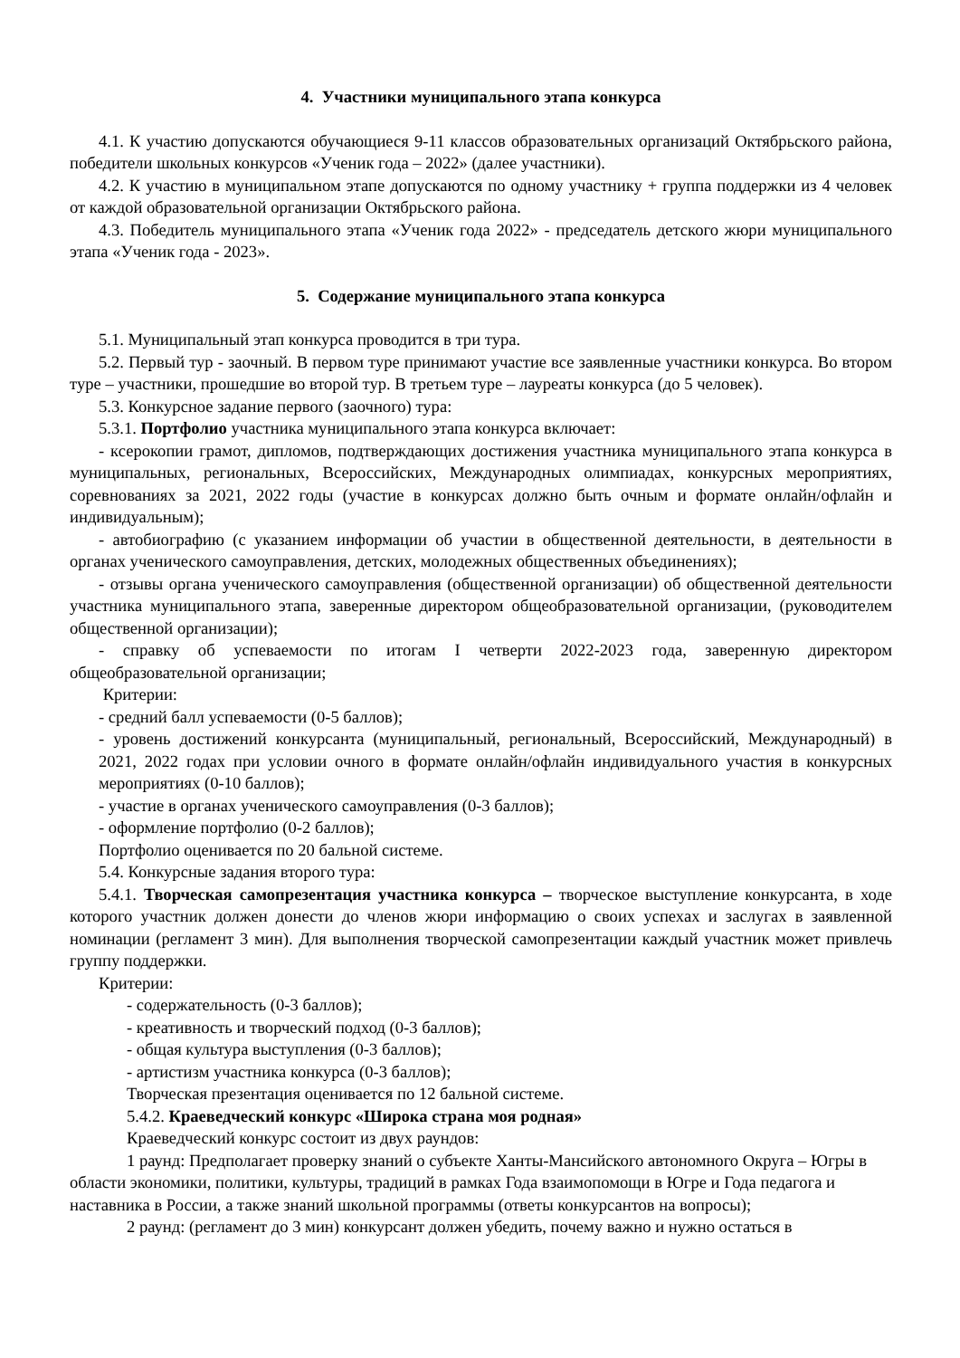4. Участники муниципального этапа конкурса
4.1. К участию допускаются обучающиеся 9-11 классов образовательных организаций Октябрьского района, победители школьных конкурсов «Ученик года – 2022» (далее участники).
4.2. К участию в муниципальном этапе допускаются по одному участнику + группа поддержки из 4 человек от каждой образовательной организации Октябрьского района.
4.3. Победитель муниципального этапа «Ученик года 2022» - председатель детского жюри муниципального этапа «Ученик года - 2023».
5. Содержание муниципального этапа конкурса
5.1. Муниципальный этап конкурса проводится в три тура.
5.2. Первый тур - заочный. В первом туре принимают участие все заявленные участники конкурса. Во втором туре – участники, прошедшие во второй тур. В третьем туре – лауреаты конкурса (до 5 человек).
5.3. Конкурсное задание первого (заочного) тура:
5.3.1. Портфолио участника муниципального этапа конкурса включает:
- ксерокопии грамот, дипломов, подтверждающих достижения участника муниципального этапа конкурса в муниципальных, региональных, Всероссийских, Международных олимпиадах, конкурсных мероприятиях, соревнованиях за 2021, 2022 годы (участие в конкурсах должно быть очным и формате онлайн/офлайн и индивидуальным);
- автобиографию (с указанием информации об участии в общественной деятельности, в деятельности в органах ученического самоуправления, детских, молодежных общественных объединениях);
- отзывы органа ученического самоуправления (общественной организации) об общественной деятельности участника муниципального этапа, заверенные директором общеобразовательной организации, (руководителем общественной организации);
- справку об успеваемости по итогам I четверти 2022-2023 года, заверенную директором общеобразовательной организации;
Критерии:
- средний балл успеваемости (0-5 баллов);
- уровень достижений конкурсанта (муниципальный, региональный, Всероссийский, Международный) в 2021, 2022 годах при условии очного в формате онлайн/офлайн индивидуального участия в конкурсных мероприятиях (0-10 баллов);
- участие в органах ученического самоуправления (0-3 баллов);
- оформление портфолио (0-2 баллов);
Портфолио оценивается по 20 бальной системе.
5.4. Конкурсные задания второго тура:
5.4.1. Творческая самопрезентация участника конкурса – творческое выступление конкурсанта, в ходе которого участник должен донести до членов жюри информацию о своих успехах и заслугах в заявленной номинации (регламент 3 мин). Для выполнения творческой самопрезентации каждый участник может привлечь группу поддержки.
Критерии:
- содержательность (0-3 баллов);
- креативность и творческий подход (0-3 баллов);
- общая культура выступления (0-3 баллов);
- артистизм участника конкурса (0-3 баллов);
Творческая презентация оценивается по 12 бальной системе.
5.4.2. Краеведческий конкурс «Широка страна моя родная»
Краеведческий конкурс состоит из двух раундов:
1 раунд: Предполагает проверку знаний о субъекте Ханты-Мансийского автономного Округа – Югры в области экономики, политики, культуры, традиций в рамках Года взаимопомощи в Югре и Года педагога и наставника в России, а также знаний школьной программы (ответы конкурсантов на вопросы);
2 раунд: (регламент до 3 мин) конкурсант должен убедить, почему важно и нужно остаться в